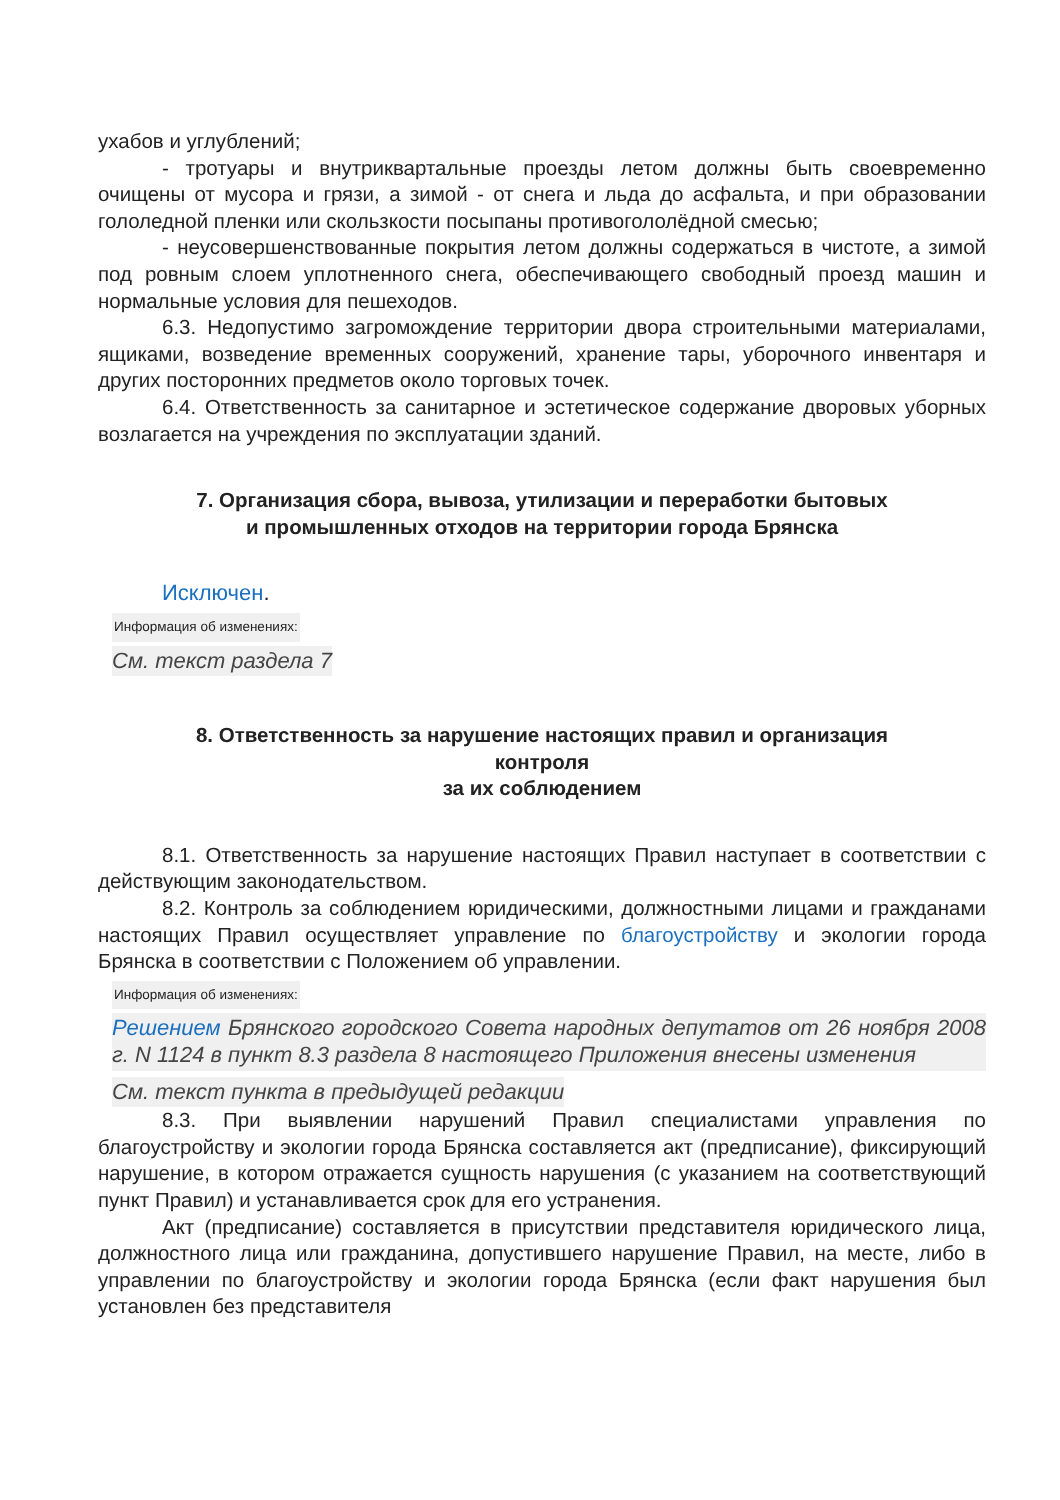ухабов и углублений;
- тротуары и внутриквартальные проезды летом должны быть своевременно очищены от мусора и грязи, а зимой - от снега и льда до асфальта, и при образовании гололедной пленки или скользкости посыпаны противогололёдной смесью;
- неусовершенствованные покрытия летом должны содержаться в чистоте, а зимой под ровным слоем уплотненного снега, обеспечивающего свободный проезд машин и нормальные условия для пешеходов.
6.3. Недопустимо загромождение территории двора строительными материалами, ящиками, возведение временных сооружений, хранение тары, уборочного инвентаря и других посторонних предметов около торговых точек.
6.4. Ответственность за санитарное и эстетическое содержание дворовых уборных возлагается на учреждения по эксплуатации зданий.
7. Организация сбора, вывоза, утилизации и переработки бытовых
и промышленных отходов на территории города Брянска
Исключен.
Информация об изменениях:
См. текст раздела 7
8. Ответственность за нарушение настоящих правил и организация
контроля
за их соблюдением
8.1. Ответственность за нарушение настоящих Правил наступает в соответствии с действующим законодательством.
8.2. Контроль за соблюдением юридическими, должностными лицами и гражданами настоящих Правил осуществляет управление по благоустройству и экологии города Брянска в соответствии с Положением об управлении.
Информация об изменениях:
Решением Брянского городского Совета народных депутатов от 26 ноября 2008 г. N 1124 в пункт 8.3 раздела 8 настоящего Приложения внесены изменения
См. текст пункта в предыдущей редакции
8.3. При выявлении нарушений Правил специалистами управления по благоустройству и экологии города Брянска составляется акт (предписание), фиксирующий нарушение, в котором отражается сущность нарушения (с указанием на соответствующий пункт Правил) и устанавливается срок для его устранения.
Акт (предписание) составляется в присутствии представителя юридического лица, должностного лица или гражданина, допустившего нарушение Правил, на месте, либо в управлении по благоустройству и экологии города Брянска (если факт нарушения был установлен без представителя